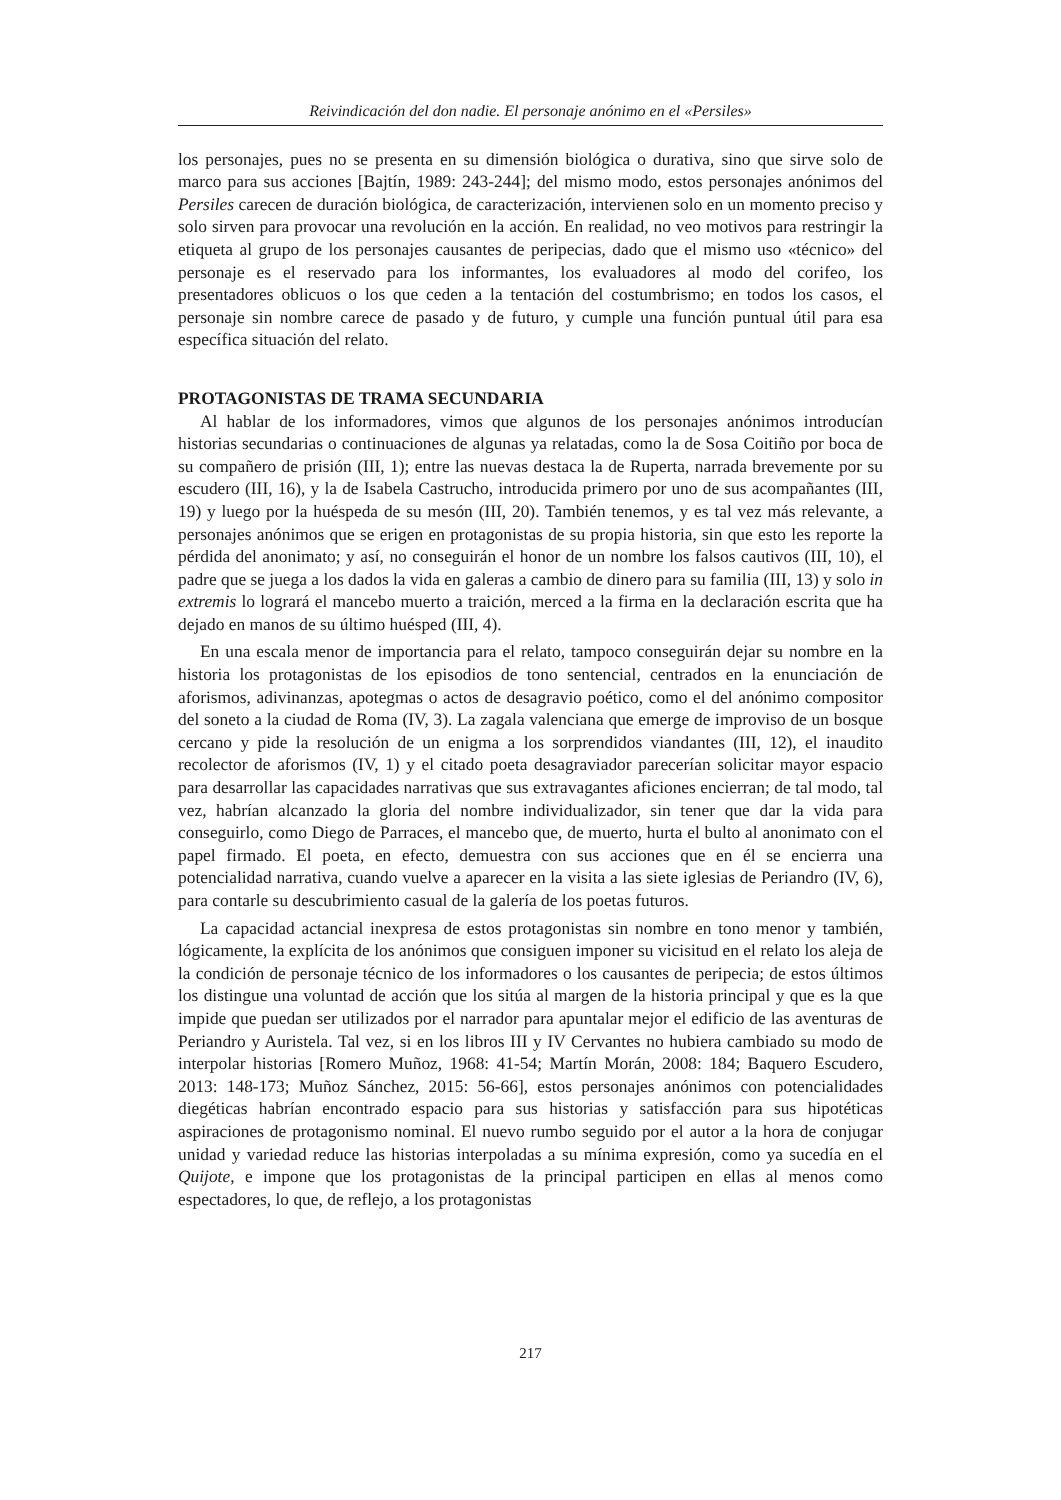Reivindicación del don nadie. El personaje anónimo en el «Persiles»
los personajes, pues no se presenta en su dimensión biológica o durativa, sino que sirve solo de marco para sus acciones [Bajtín, 1989: 243-244]; del mismo modo, estos personajes anónimos del Persiles carecen de duración biológica, de caracterización, intervienen solo en un momento preciso y solo sirven para provocar una revolución en la acción. En realidad, no veo motivos para restringir la etiqueta al grupo de los personajes causantes de peripecias, dado que el mismo uso «técnico» del personaje es el reservado para los informantes, los evaluadores al modo del corifeo, los presentadores oblicuos o los que ceden a la tentación del costumbrismo; en todos los casos, el personaje sin nombre carece de pasado y de futuro, y cumple una función puntual útil para esa específica situación del relato.
PROTAGONISTAS DE TRAMA SECUNDARIA
Al hablar de los informadores, vimos que algunos de los personajes anónimos introducían historias secundarias o continuaciones de algunas ya relatadas, como la de Sosa Coitiño por boca de su compañero de prisión (III, 1); entre las nuevas destaca la de Ruperta, narrada brevemente por su escudero (III, 16), y la de Isabela Castrucho, introducida primero por uno de sus acompañantes (III, 19) y luego por la huéspeda de su mesón (III, 20). También tenemos, y es tal vez más relevante, a personajes anónimos que se erigen en protagonistas de su propia historia, sin que esto les reporte la pérdida del anonimato; y así, no conseguirán el honor de un nombre los falsos cautivos (III, 10), el padre que se juega a los dados la vida en galeras a cambio de dinero para su familia (III, 13) y solo in extremis lo logrará el mancebo muerto a traición, merced a la firma en la declaración escrita que ha dejado en manos de su último huésped (III, 4).
En una escala menor de importancia para el relato, tampoco conseguirán dejar su nombre en la historia los protagonistas de los episodios de tono sentencial, centrados en la enunciación de aforismos, adivinanzas, apotegmas o actos de desagravio poético, como el del anónimo compositor del soneto a la ciudad de Roma (IV, 3). La zagala valenciana que emerge de improviso de un bosque cercano y pide la resolución de un enigma a los sorprendidos viandantes (III, 12), el inaudito recolector de aforismos (IV, 1) y el citado poeta desagraviador parecerían solicitar mayor espacio para desarrollar las capacidades narrativas que sus extravagantes aficiones encierran; de tal modo, tal vez, habrían alcanzado la gloria del nombre individualizador, sin tener que dar la vida para conseguirlo, como Diego de Parraces, el mancebo que, de muerto, hurta el bulto al anonimato con el papel firmado. El poeta, en efecto, demuestra con sus acciones que en él se encierra una potencialidad narrativa, cuando vuelve a aparecer en la visita a las siete iglesias de Periandro (IV, 6), para contarle su descubrimiento casual de la galería de los poetas futuros.
La capacidad actancial inexpresa de estos protagonistas sin nombre en tono menor y también, lógicamente, la explícita de los anónimos que consiguen imponer su vicisitud en el relato los aleja de la condición de personaje técnico de los informadores o los causantes de peripecia; de estos últimos los distingue una voluntad de acción que los sitúa al margen de la historia principal y que es la que impide que puedan ser utilizados por el narrador para apuntalar mejor el edificio de las aventuras de Periandro y Auristela. Tal vez, si en los libros III y IV Cervantes no hubiera cambiado su modo de interpolar historias [Romero Muñoz, 1968: 41-54; Martín Morán, 2008: 184; Baquero Escudero, 2013: 148-173; Muñoz Sánchez, 2015: 56-66], estos personajes anónimos con potencialidades diegéticas habrían encontrado espacio para sus historias y satisfacción para sus hipotéticas aspiraciones de protagonismo nominal. El nuevo rumbo seguido por el autor a la hora de conjugar unidad y variedad reduce las historias interpoladas a su mínima expresión, como ya sucedía en el Quijote, e impone que los protagonistas de la principal participen en ellas al menos como espectadores, lo que, de reflejo, a los protagonistas
217